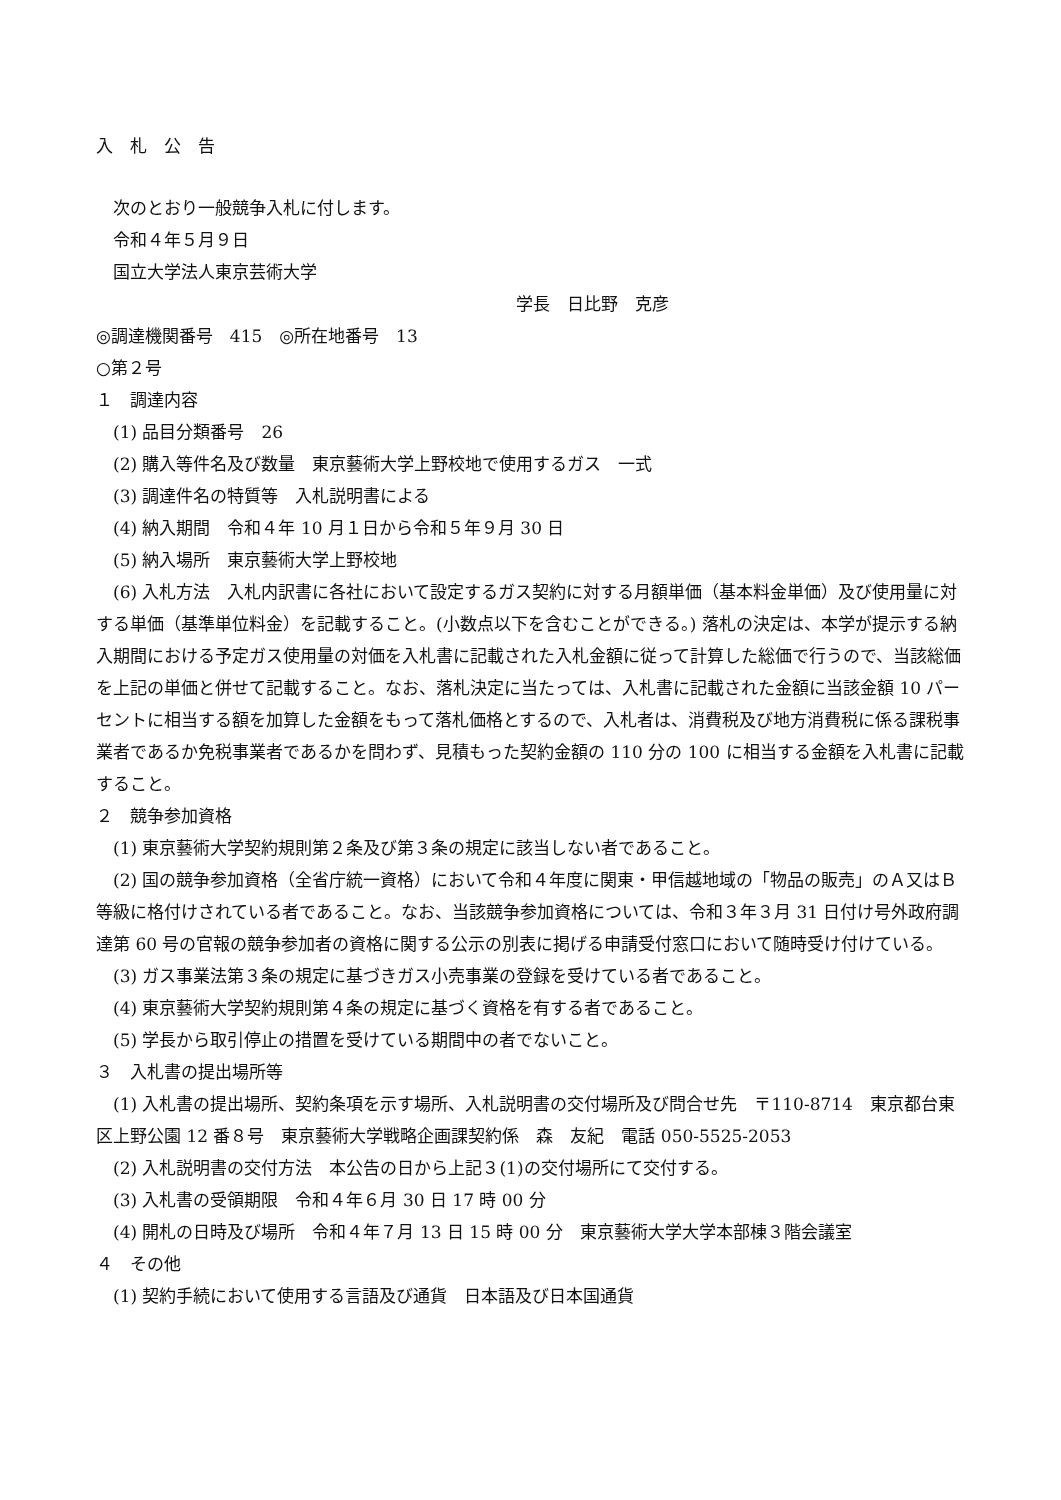入札公告
次のとおり一般競争入札に付します。
令和４年５月９日
国立大学法人東京芸術大学
学長　日比野　克彦
◎調達機関番号　415　◎所在地番号　13
○第２号
１　調達内容
(1) 品目分類番号　26
(2) 購入等件名及び数量　東京藝術大学上野校地で使用するガス　一式
(3) 調達件名の特質等　入札説明書による
(4) 納入期間　令和４年 10 月１日から令和５年９月 30 日
(5) 納入場所　東京藝術大学上野校地
(6) 入札方法　入札内訳書に各社において設定するガス契約に対する月額単価（基本料金単価）及び使用量に対する単価（基準単位料金）を記載すること。(小数点以下を含むことができる。) 落札の決定は、本学が提示する納入期間における予定ガス使用量の対価を入札書に記載された入札金額に従って計算した総価で行うので、当該総価を上記の単価と併せて記載すること。なお、落札決定に当たっては、入札書に記載された金額に当該金額 10 パーセントに相当する額を加算した金額をもって落札価格とするので、入札者は、消費税及び地方消費税に係る課税事業者であるか免税事業者であるかを問わず、見積もった契約金額の 110 分の 100 に相当する金額を入札書に記載すること。
２　競争参加資格
(1) 東京藝術大学契約規則第２条及び第３条の規定に該当しない者であること。
(2) 国の競争参加資格（全省庁統一資格）において令和４年度に関東・甲信越地域の「物品の販売」のＡ又はＢ等級に格付けされている者であること。なお、当該競争参加資格については、令和３年３月 31 日付け号外政府調達第 60 号の官報の競争参加者の資格に関する公示の別表に掲げる申請受付窓口において随時受け付けている。
(3) ガス事業法第３条の規定に基づきガス小売事業の登録を受けている者であること。
(4) 東京藝術大学契約規則第４条の規定に基づく資格を有する者であること。
(5) 学長から取引停止の措置を受けている期間中の者でないこと。
３　入札書の提出場所等
(1) 入札書の提出場所、契約条項を示す場所、入札説明書の交付場所及び問合せ先　〒110-8714　東京都台東区上野公園 12 番８号　東京藝術大学戦略企画課契約係　森　友紀　電話 050-5525-2053
(2) 入札説明書の交付方法　本公告の日から上記３(1)の交付場所にて交付する。
(3) 入札書の受領期限　令和４年６月 30 日 17 時 00 分
(4) 開札の日時及び場所　令和４年７月 13 日 15 時 00 分　東京藝術大学大学本部棟３階会議室
４　その他
(1) 契約手続において使用する言語及び通貨　日本語及び日本国通貨